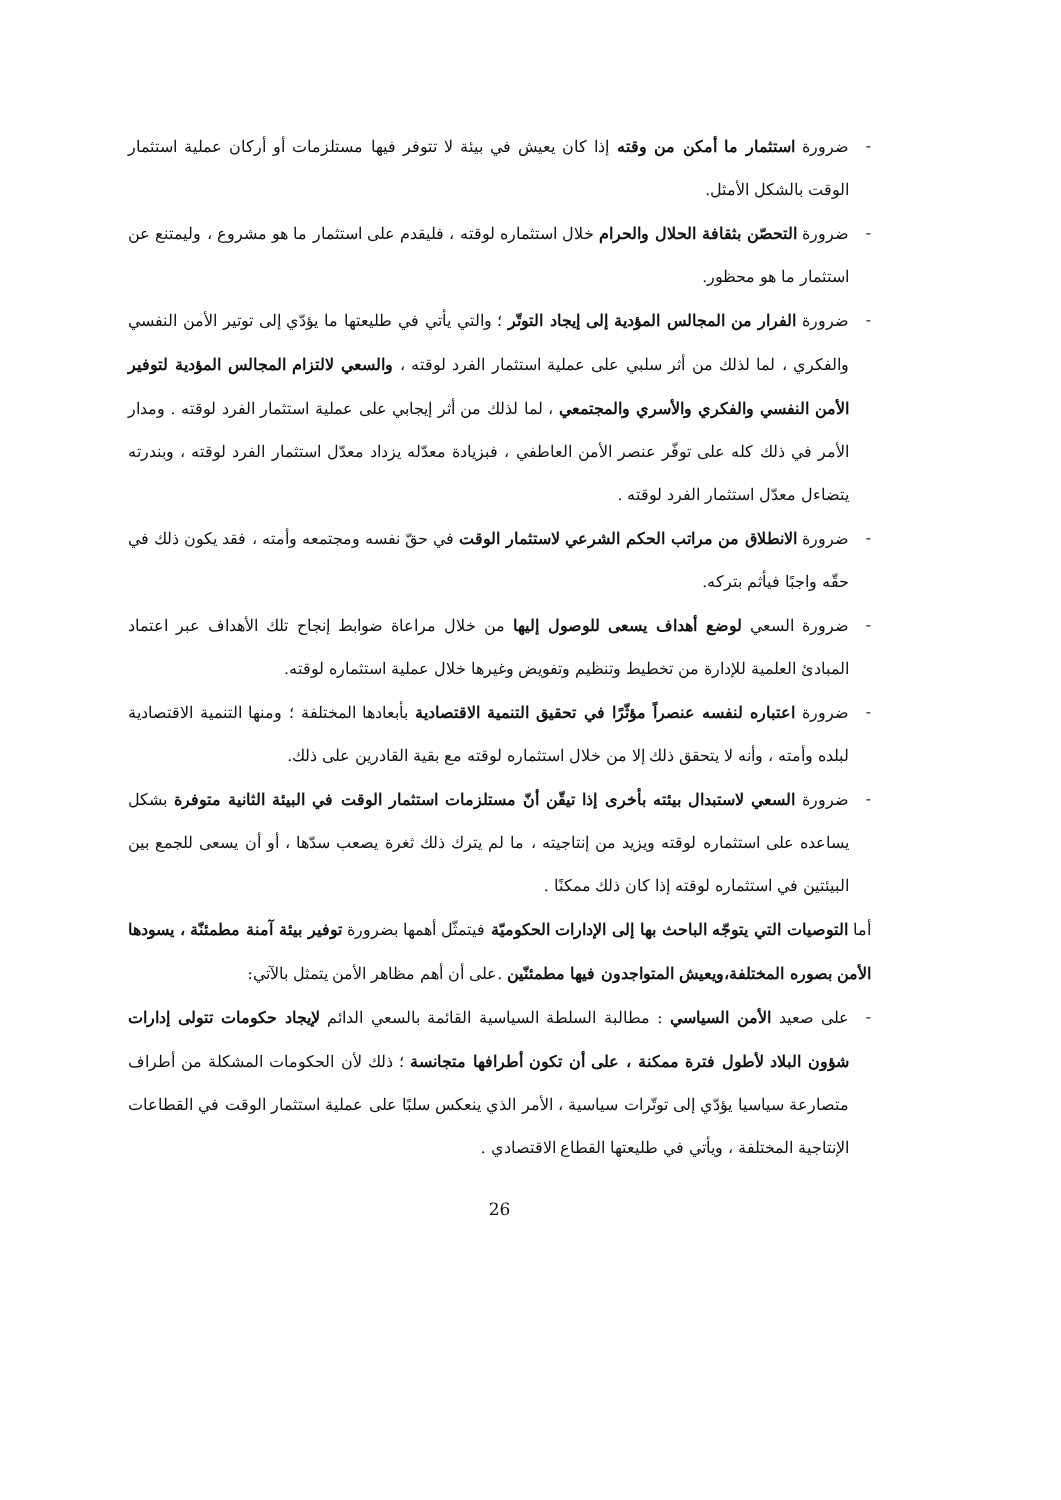- ضرورة استثمار ما أمكن من وقته إذا كان يعيش في بيئة لا تتوفر فيها مستلزمات أو أركان عملية استثمار الوقت بالشكل الأمثل.
- ضرورة التحصّن بثقافة الحلال والحرام خلال استثماره لوقته ، فليقدم على استثمار ما هو مشروع ، وليمتنع عن استثمار ما هو محظور.
- ضرورة الفرار من المجالس المؤدية إلى إيجاد التوتّر ؛ والتي يأتي في طليعتها ما يؤدّي إلى توتير الأمن النفسي والفكري ، لما لذلك من أثر سلبي على عملية استثمار الفرد لوقته ، والسعي لالتزام المجالس المؤدية لتوفير الأمن النفسي والفكري والأسري والمجتمعي ، لما لذلك من أثر إيجابي على عملية استثمار الفرد لوقته . ومدار الأمر في ذلك كله على توفّر عنصر الأمن العاطفي ، فبزيادة معدّله يزداد معدّل استثمار الفرد لوقته ، وبندرته يتضاءل معدّل استثمار الفرد لوقته .
- ضرورة الانطلاق من مراتب الحكم الشرعي لاستثمار الوقت في حقّ نفسه ومجتمعه وأمته ، فقد يكون ذلك في حقّه واجبًا فيأثم بتركه.
- ضرورة السعي لوضع أهداف يسعى للوصول إليها من خلال مراعاة ضوابط إنجاح تلك الأهداف عبر اعتماد المبادئ العلمية للإدارة من تخطيط وتنظيم وتفويض وغيرها خلال عملية استثماره لوقته.
- ضرورة اعتباره لنفسه عنصراً مؤثّرًا في تحقيق التنمية الاقتصادية بأبعادها المختلفة ؛ ومنها التنمية الاقتصادية لبلده وأمته ، وأنه لا يتحقق ذلك إلا من خلال استثماره لوقته مع بقية القادرين على ذلك.
- ضرورة السعي لاستبدال بيئته بأخرى إذا تيقّن أنّ مستلزمات استثمار الوقت في البيئة الثانية متوفرة بشكل يساعده على استثماره لوقته ويزيد من إنتاجيته ، ما لم يترك ذلك ثغرة يصعب سدّها ، أو أن يسعى للجمع بين البيئتين في استثماره لوقته إذا كان ذلك ممكنًا .
أما التوصيات التي يتوجّه الباحث بها إلى الإدارات الحكوميّة فيتمثّل أهمها بضرورة توفير بيئة آمنة مطمئنّة ، يسودها الأمن بصوره المختلفة،ويعيش المتواجدون فيها مطمئنّين .على أن أهم مظاهر الأمن يتمثل بالآتي:
- على صعيد الأمن السياسي : مطالبة السلطة السياسية القائمة بالسعي الدائم لإيجاد حكومات تتولى إدارات شؤون البلاد لأطول فترة ممكنة ، على أن تكون أطرافها متجانسة ؛ ذلك لأن الحكومات المشكلة من أطراف متصارعة سياسيا يؤدّي إلى توتّرات سياسية ، الأمر الذي ينعكس سلبًا على عملية استثمار الوقت في القطاعات الإنتاجية المختلفة ، ويأتي في طليعتها القطاع الاقتصادي .
26